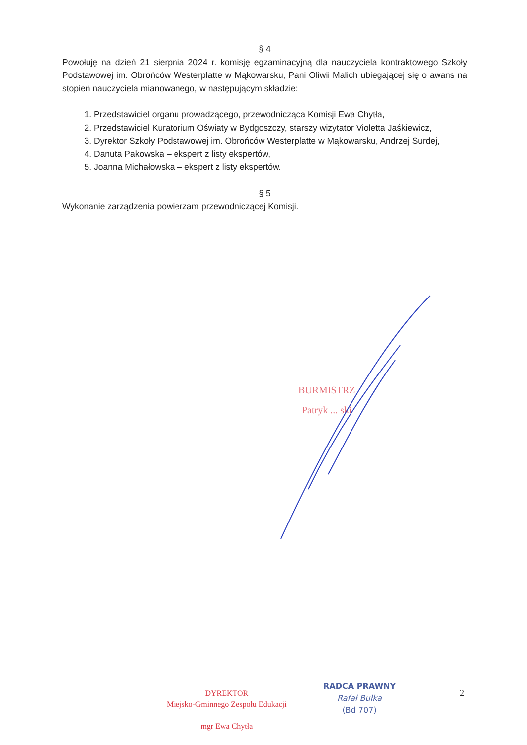§ 4
Powołuję na dzień 21 sierpnia 2024 r. komisję egzaminacyjną dla nauczyciela kontraktowego Szkoły Podstawowej im. Obrońców Westerplatte w Mąkowarsku, Pani Oliwii Malich ubiegającej się o awans na stopień nauczyciela mianowanego, w następującym składzie:
1. Przedstawiciel organu prowadzącego, przewodnicząca Komisji Ewa Chytła,
2. Przedstawiciel Kuratorium Oświaty w Bydgoszczy, starszy wizytator Violetta Jaśkiewicz,
3. Dyrektor Szkoły Podstawowej im. Obrońców Westerplatte w Mąkowarsku, Andrzej Surdej,
4. Danuta Pakowska – ekspert z listy ekspertów,
5. Joanna Michałowska – ekspert z listy ekspertów.
§ 5
Wykonanie zarządzenia powierzam przewodniczącej Komisji.
BURMISTRZ
Patryk ... ski
DYREKTOR
Miejsko-Gminnego Zespołu Edukacji
mgr Ewa Chytła
RADCA PRAWNY
Rafał Bułka
(Bd 707)
2